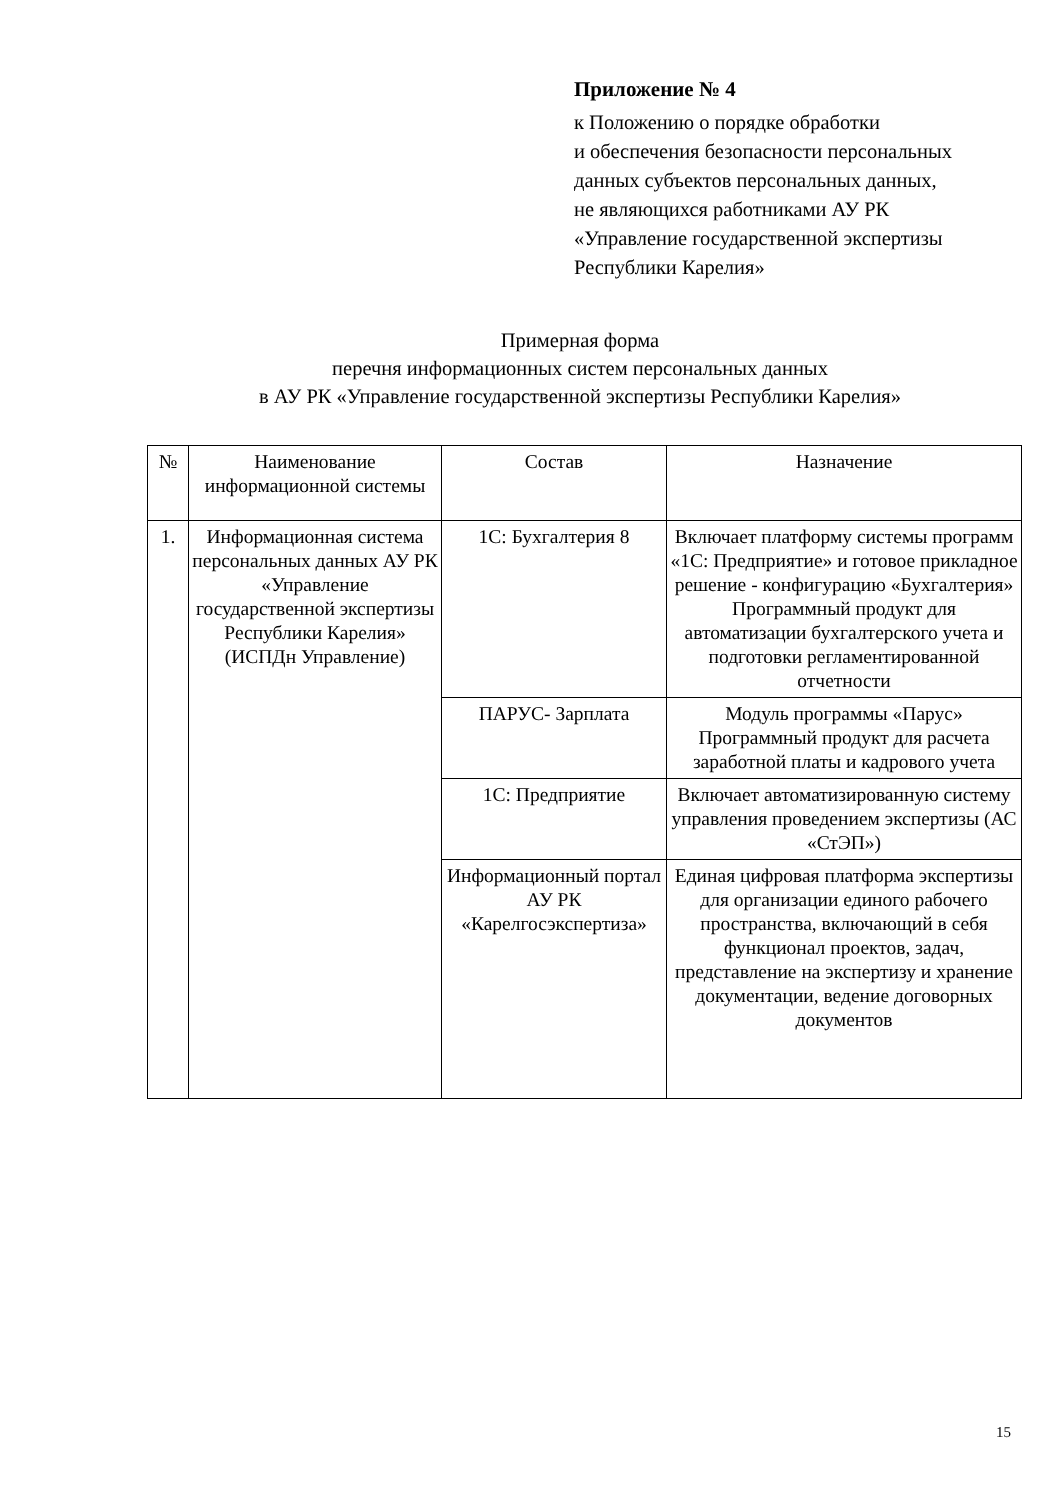Приложение № 4
к Положению о порядке обработки
и обеспечения безопасности персональных
данных субъектов персональных данных,
не являющихся работниками АУ РК
«Управление государственной экспертизы
Республики Карелия»
Примерная форма
перечня информационных систем персональных данных
в АУ РК «Управление государственной экспертизы Республики Карелия»
| № | Наименование информационной системы | Состав | Назначение |
| 1. | Информационная система персональных данных АУ РК «Управление государственной экспертизы Республики Карелия» (ИСПДн Управление) | 1С: Бухгалтерия 8 | Включает платформу системы программ «1С: Предприятие» и готовое прикладное решение - конфигурацию «Бухгалтерия» Программный продукт для автоматизации бухгалтерского учета и подготовки регламентированной отчетности |
| | | ПАРУС- Зарплата | Модуль программы «Парус» Программный продукт для расчета заработной платы и кадрового учета |
| | | 1С: Предприятие | Включает автоматизированную систему управления проведением экспертизы (АС «СтЭП») |
| | | Информационный портал АУ РК «Карелгосэкспертиза» | Единая цифровая платформа экспертизы для организации единого рабочего пространства, включающий в себя функционал проектов, задач, представление на экспертизу и хранение документации, ведение договорных документов |
15